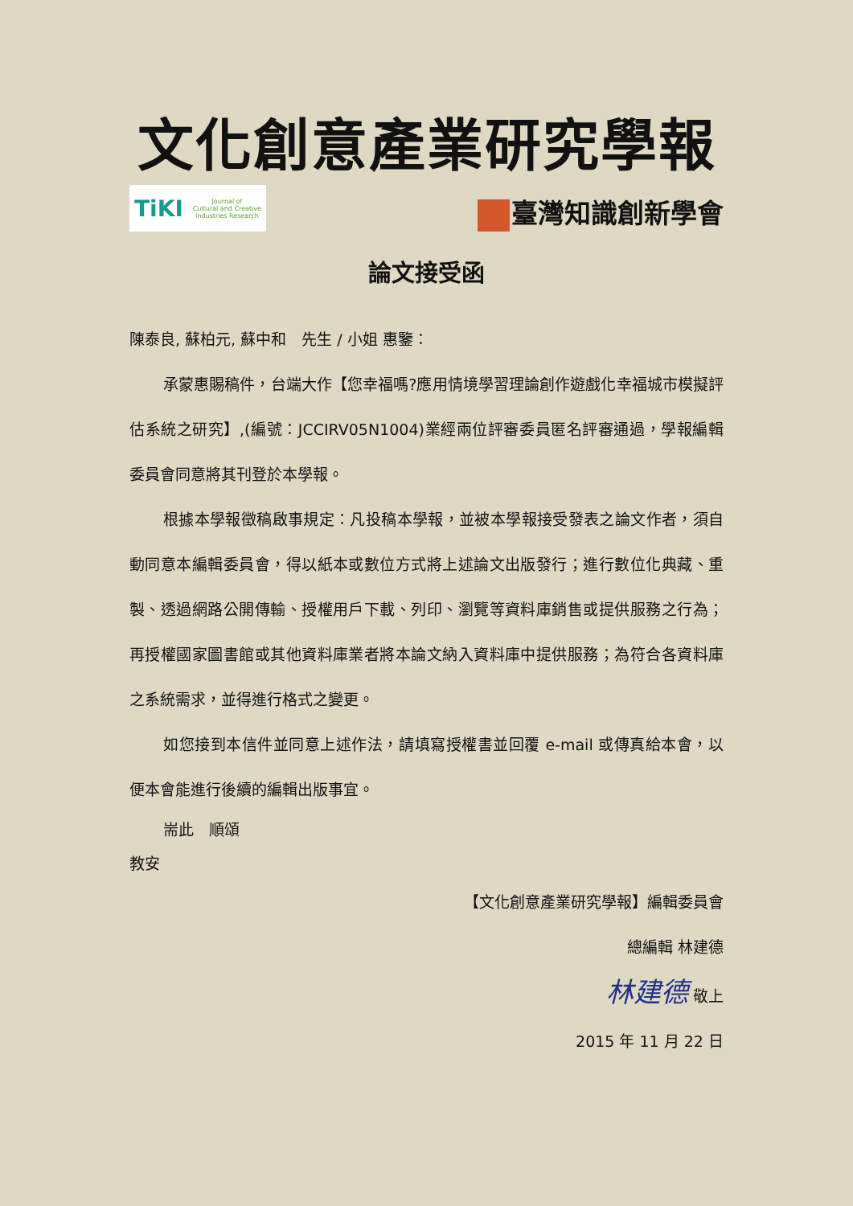文化創意產業研究學報
TiKI Journal of
Cultural and Creative
Industries Research
臺灣知識創新學會
論文接受函
陳泰良, 蘇柏元, 蘇中和　先生 / 小姐 惠鑒：
承蒙惠賜稿件，台端大作【您幸福嗎?應用情境學習理論創作遊戲化幸福城市模擬評估系統之研究】,(編號：JCCIRV05N1004)業經兩位評審委員匿名評審通過，學報編輯委員會同意將其刊登於本學報。
根據本學報徵稿啟事規定：凡投稿本學報，並被本學報接受發表之論文作者，須自動同意本編輯委員會，得以紙本或數位方式將上述論文出版發行；進行數位化典藏、重製、透過網路公開傳輸、授權用戶下載、列印、瀏覽等資料庫銷售或提供服務之行為；再授權國家圖書館或其他資料庫業者將本論文納入資料庫中提供服務；為符合各資料庫之系統需求，並得進行格式之變更。
如您接到本信件並同意上述作法，請填寫授權書並回覆 e-mail 或傳真給本會，以便本會能進行後續的編輯出版事宜。
耑此　順頌
教安
【文化創意產業研究學報】編輯委員會
總編輯 林建德
林建德 敬上
2015 年 11 月 22 日